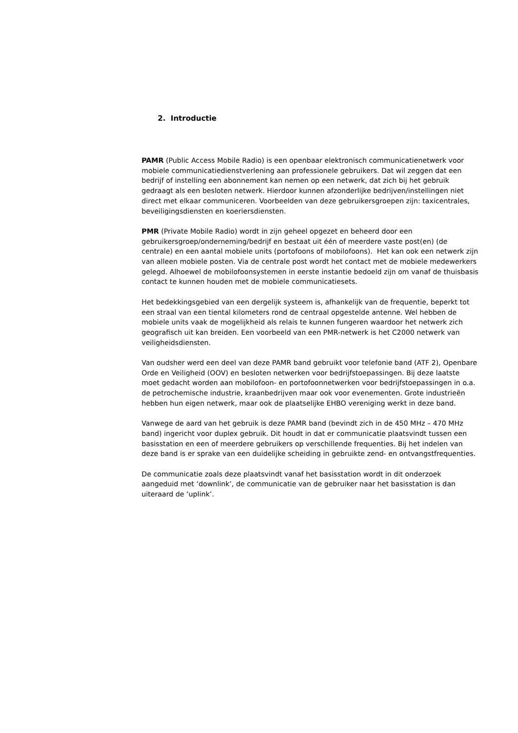2. Introductie
PAMR (Public Access Mobile Radio) is een openbaar elektronisch communicatienetwerk voor mobiele communicatiedienstverlening aan professionele gebruikers. Dat wil zeggen dat een bedrijf of instelling een abonnement kan nemen op een netwerk, dat zich bij het gebruik gedraagt als een besloten netwerk. Hierdoor kunnen afzonderlijke bedrijven/instellingen niet direct met elkaar communiceren. Voorbeelden van deze gebruikersgroepen zijn: taxicentrales, beveiligingsdiensten en koeriersdiensten.
PMR (Private Mobile Radio) wordt in zijn geheel opgezet en beheerd door een gebruikersgroep/onderneming/bedrijf en bestaat uit één of meerdere vaste post(en) (de centrale) en een aantal mobiele units (portofoons of mobilofoons). Het kan ook een netwerk zijn van alleen mobiele posten. Via de centrale post wordt het contact met de mobiele medewerkers gelegd. Alhoewel de mobilofoonsystemen in eerste instantie bedoeld zijn om vanaf de thuisbasis contact te kunnen houden met de mobiele communicatiesets.
Het bedekkingsgebied van een dergelijk systeem is, afhankelijk van de frequentie, beperkt tot een straal van een tiental kilometers rond de centraal opgestelde antenne. Wel hebben de mobiele units vaak de mogelijkheid als relais te kunnen fungeren waardoor het netwerk zich geografisch uit kan breiden. Een voorbeeld van een PMR-netwerk is het C2000 netwerk van veiligheidsdiensten.
Van oudsher werd een deel van deze PAMR band gebruikt voor telefonie band (ATF 2), Openbare Orde en Veiligheid (OOV) en besloten netwerken voor bedrijfstoepassingen. Bij deze laatste moet gedacht worden aan mobilofoon- en portofoonnetwerken voor bedrijfstoepassingen in o.a. de petrochemische industrie, kraanbedrijven maar ook voor evenementen. Grote industrieën hebben hun eigen netwerk, maar ook de plaatselijke EHBO vereniging werkt in deze band.
Vanwege de aard van het gebruik is deze PAMR band (bevindt zich in de 450 MHz – 470 MHz band) ingericht voor duplex gebruik. Dit houdt in dat er communicatie plaatsvindt tussen een basisstation en een of meerdere gebruikers op verschillende frequenties. Bij het indelen van deze band is er sprake van een duidelijke scheiding in gebruikte zend- en ontvangstfrequenties.
De communicatie zoals deze plaatsvindt vanaf het basisstation wordt in dit onderzoek aangeduid met ‘downlink’, de communicatie van de gebruiker naar het basisstation is dan uiteraard de ‘uplink’.